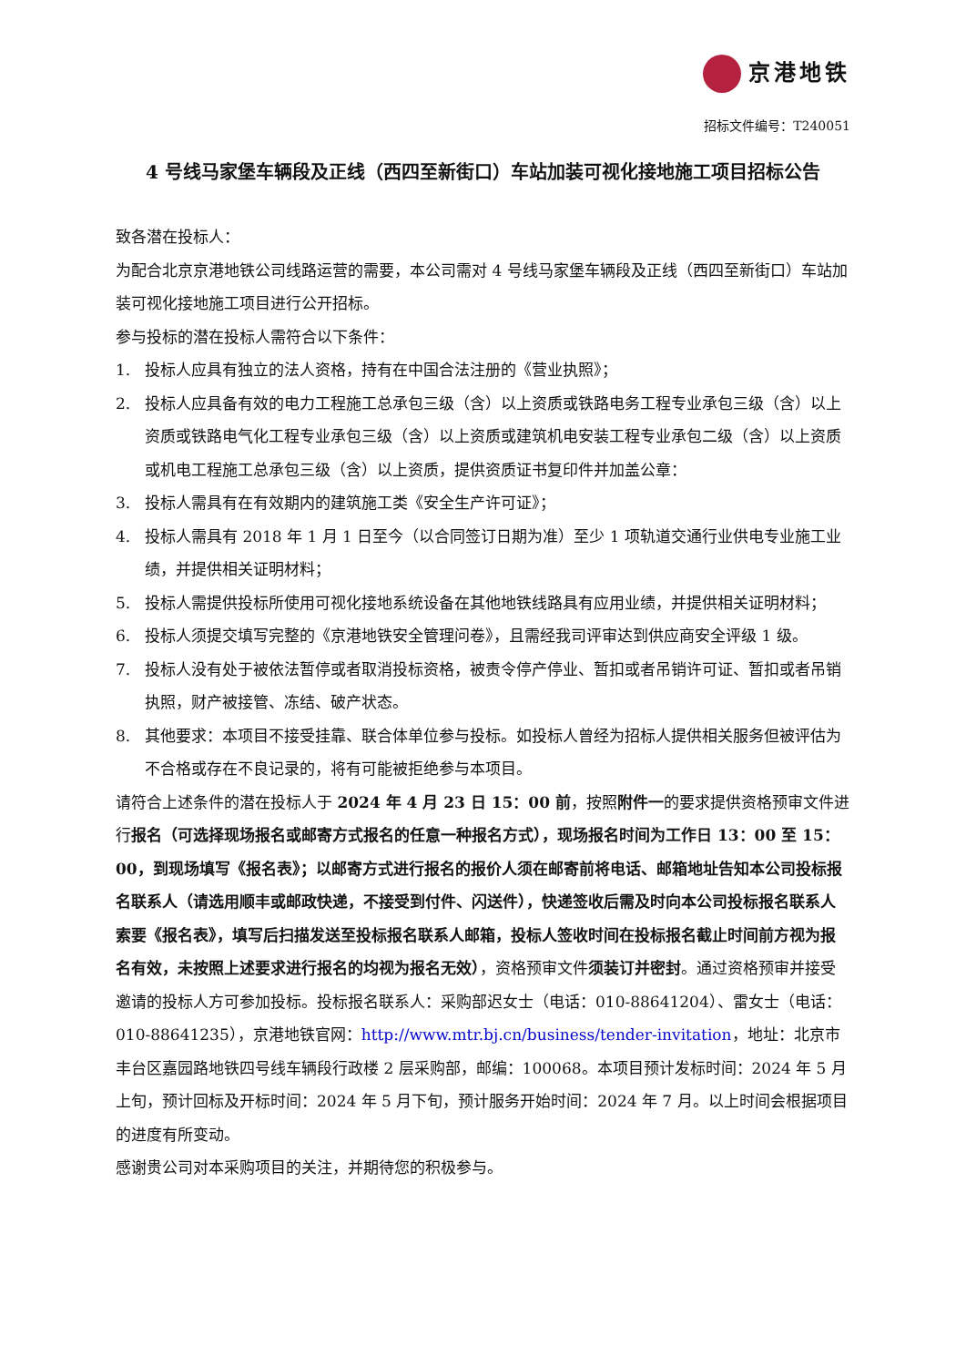京港地铁
招标文件编号：T240051
4 号线马家堡车辆段及正线（西四至新街口）车站加装可视化接地施工项目招标公告
致各潜在投标人：
为配合北京京港地铁公司线路运营的需要，本公司需对 4 号线马家堡车辆段及正线（西四至新街口）车站加装可视化接地施工项目进行公开招标。
参与投标的潜在投标人需符合以下条件：
1. 投标人应具有独立的法人资格，持有在中国合法注册的《营业执照》；
2. 投标人应具备有效的电力工程施工总承包三级（含）以上资质或铁路电务工程专业承包三级（含）以上资质或铁路电气化工程专业承包三级（含）以上资质或建筑机电安装工程专业承包二级（含）以上资质或机电工程施工总承包三级（含）以上资质，提供资质证书复印件并加盖公章：
3. 投标人需具有在有效期内的建筑施工类《安全生产许可证》；
4. 投标人需具有 2018 年 1 月 1 日至今（以合同签订日期为准）至少 1 项轨道交通行业供电专业施工业绩，并提供相关证明材料；
5. 投标人需提供投标所使用可视化接地系统设备在其他地铁线路具有应用业绩，并提供相关证明材料；
6. 投标人须提交填写完整的《京港地铁安全管理问卷》，且需经我司评审达到供应商安全评级 1 级。
7. 投标人没有处于被依法暂停或者取消投标资格，被责令停产停业、暂扣或者吊销许可证、暂扣或者吊销执照，财产被接管、冻结、破产状态。
8. 其他要求：本项目不接受挂靠、联合体单位参与投标。如投标人曾经为招标人提供相关服务但被评估为不合格或存在不良记录的，将有可能被拒绝参与本项目。
请符合上述条件的潜在投标人于 2024 年 4 月 23 日 15：00 前，按照附件一的要求提供资格预审文件进行报名（可选择现场报名或邮寄方式报名的任意一种报名方式），现场报名时间为工作日 13：00 至 15：00，到现场填写《报名表》；以邮寄方式进行报名的报价人须在邮寄前将电话、邮箱地址告知本公司投标报名联系人（请选用顺丰或邮政快递，不接受到付件、闪送件），快递签收后需及时向本公司投标报名联系人索要《报名表》，填写后扫描发送至投标报名联系人邮箱，投标人签收时间在投标报名截止时间前方视为报名有效，未按照上述要求进行报名的均视为报名无效），资格预审文件须装订并密封。通过资格预审并接受邀请的投标人方可参加投标。投标报名联系人：采购部迟女士（电话：010-88641204）、雷女士（电话：010-88641235），京港地铁官网：http://www.mtr.bj.cn/business/tender-invitation，地址：北京市丰台区嘉园路地铁四号线车辆段行政楼 2 层采购部，邮编：100068。本项目预计发标时间：2024 年 5 月上旬，预计回标及开标时间：2024 年 5 月下旬，预计服务开始时间：2024 年 7 月。以上时间会根据项目的进度有所变动。
感谢贵公司对本采购项目的关注，并期待您的积极参与。